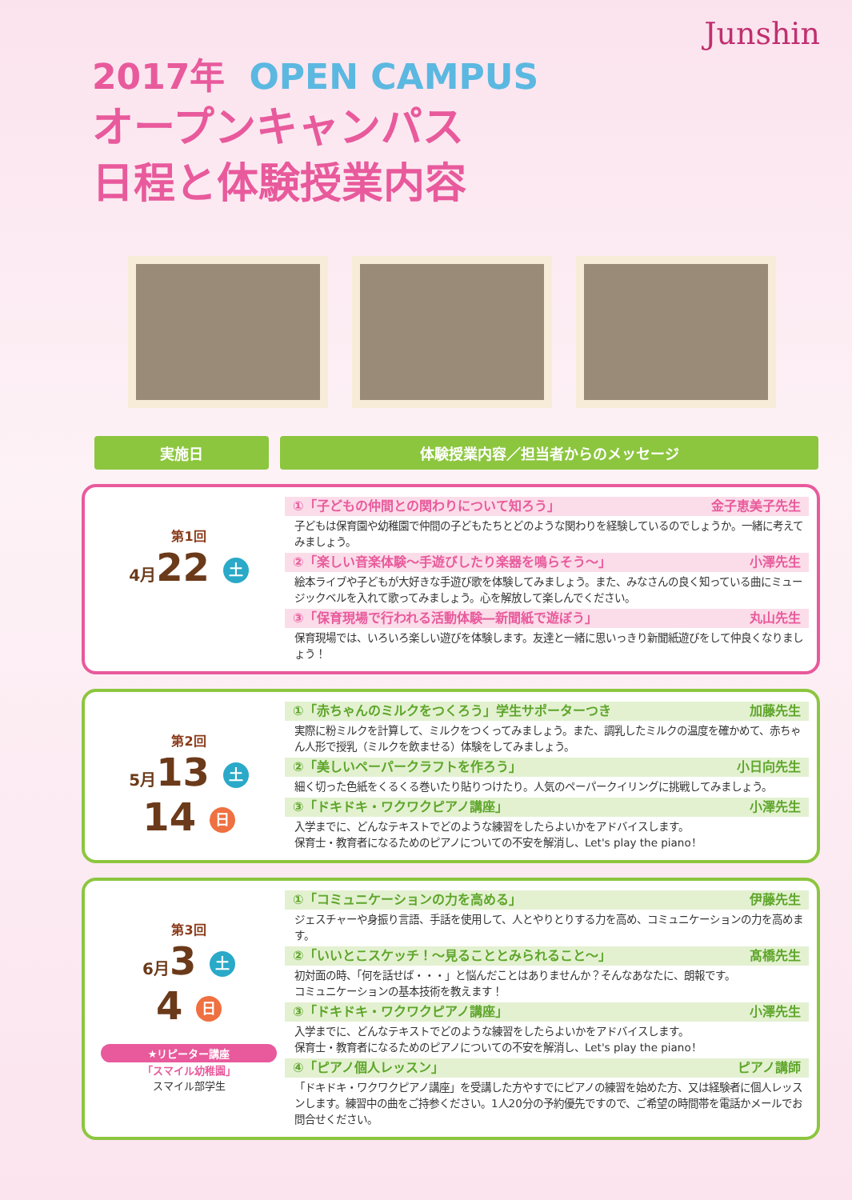Junshin
2017年 OPEN CAMPUS
オープンキャンパス
日程と体験授業内容
実施日 体験授業内容／担当者からのメッセージ
第1回
4月22 土
①「子どもの仲間との関わりについて知ろう」 金子恵美子先生
子どもは保育園や幼稚園で仲間の子どもたちとどのような関わりを経験しているのでしょうか。一緒に考えてみましょう。
②「楽しい音楽体験～手遊びしたり楽器を鳴らそう～」 小澤先生
絵本ライブや子どもが大好きな手遊び歌を体験してみましょう。また、みなさんの良く知っている曲にミュージックベルを入れて歌ってみましょう。心を解放して楽しんでください。
③「保育現場で行われる活動体験―新聞紙で遊ぼう」 丸山先生
保育現場では、いろいろ楽しい遊びを体験します。友達と一緒に思いっきり新聞紙遊びをして仲良くなりましょう！
第2回
5月13 土
14 日
①「赤ちゃんのミルクをつくろう」学生サポーターつき 加藤先生
実際に粉ミルクを計算して、ミルクをつくってみましょう。また、調乳したミルクの温度を確かめて、赤ちゃん人形で授乳（ミルクを飲ませる）体験をしてみましょう。
②「美しいペーパークラフトを作ろう」 小日向先生
細く切った色紙をくるくる巻いたり貼りつけたり。人気のペーパークイリングに挑戦してみましょう。
③「ドキドキ・ワクワクピアノ講座」 小澤先生
入学までに、どんなテキストでどのような練習をしたらよいかをアドバイスします。
保育士・教育者になるためのピアノについての不安を解消し、Let's play the piano！
第3回
6月3 土
4 日
★リピーター講座
「スマイル幼稚園」
スマイル部学生
①「コミュニケーションの力を高める」 伊藤先生
ジェスチャーや身振り言語、手話を使用して、人とやりとりする力を高め、コミュニケーションの力を高めます。
②「いいとこスケッチ！～見ることとみられること～」 髙橋先生
初対面の時、「何を話せば・・・」と悩んだことはありませんか？そんなあなたに、朗報です。
コミュニケーションの基本技術を教えます！
③「ドキドキ・ワクワクピアノ講座」 小澤先生
入学までに、どんなテキストでどのような練習をしたらよいかをアドバイスします。
保育士・教育者になるためのピアノについての不安を解消し、Let's play the piano！
④「ピアノ個人レッスン」 ピアノ講師
「ドキドキ・ワクワクピアノ講座」を受講した方やすでにピアノの練習を始めた方、又は経験者に個人レッスンします。練習中の曲をご持参ください。1人20分の予約優先ですので、ご希望の時間帯を電話かメールでお問合せください。